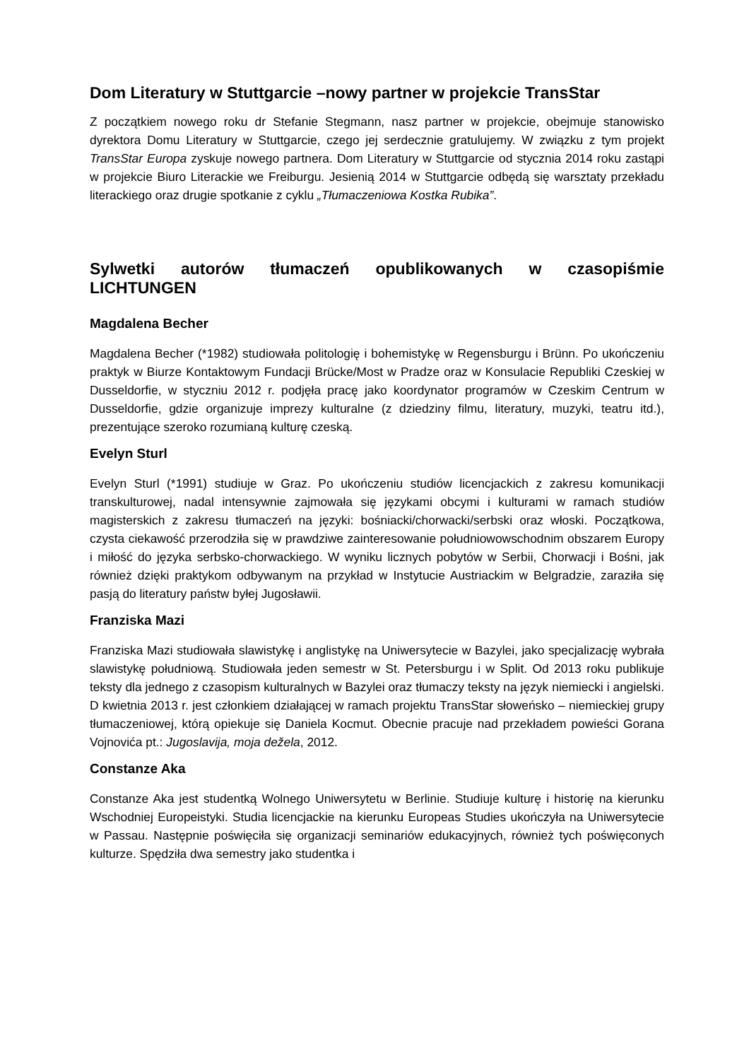Dom Literatury w Stuttgarcie –nowy partner w projekcie TransStar
Z początkiem nowego roku dr Stefanie Stegmann, nasz partner w projekcie, obejmuje stanowisko dyrektora Domu Literatury w Stuttgarcie, czego jej serdecznie gratulujemy. W związku z tym projekt TransStar Europa zyskuje nowego partnera. Dom Literatury w Stuttgarcie od stycznia 2014 roku zastąpi w projekcie Biuro Literackie we Freiburgu. Jesienią 2014 w Stuttgarcie odbędą się warsztaty przekładu literackiego oraz drugie spotkanie z cyklu „Tłumaczeniowa Kostka Rubika”.
Sylwetki autorów tłumaczeń opublikowanych w czasopiśmie LICHTUNGEN
Magdalena Becher
Magdalena Becher (*1982) studiowała politologię i bohemistykę w Regensburgu i Brünn. Po ukończeniu praktyk w Biurze Kontaktowym Fundacji Brücke/Most w Pradze oraz w Konsulacie Republiki Czeskiej w Dusseldorfie, w styczniu 2012 r. podjęła pracę jako koordynator programów w Czeskim Centrum w Dusseldorfie, gdzie organizuje imprezy kulturalne (z dziedziny filmu, literatury, muzyki, teatru itd.), prezentujące szeroko rozumianą kulturę czeską.
Evelyn Sturl
Evelyn Sturl (*1991) studiuje w Graz. Po ukończeniu studiów licencjackich z zakresu komunikacji transkulturowej, nadal intensywnie zajmowała się językami obcymi i kulturami w ramach studiów magisterskich z zakresu tłumaczeń na języki: bośniacki/chorwacki/serbski oraz włoski. Początkowa, czysta ciekawość przerodziła się w prawdziwe zainteresowanie południowowschodnim obszarem Europy i miłość do języka serbsko-chorwackiego. W wyniku licznych pobytów w Serbii, Chorwacji i Bośni, jak również dzięki praktykom odbywanym na przykład w Instytucie Austriackim w Belgradzie, zaraziła się pasją do literatury państw byłej Jugosławii.
Franziska Mazi
Franziska Mazi studiowała slawistykę i anglistykę na Uniwersytecie w Bazylei, jako specjalizację wybrała slawistykę południową. Studiowała jeden semestr w St. Petersburgu i w Split. Od 2013 roku publikuje teksty dla jednego z czasopism kulturalnych w Bazylei oraz tłumaczy teksty na język niemiecki i angielski. D kwietnia 2013 r. jest członkiem działającej w ramach projektu TransStar słoweńsko – niemieckiej grupy tłumaczeniowej, którą opiekuje się Daniela Kocmut. Obecnie pracuje nad przekładem powieści Gorana Vojnovića pt.: Jugoslavija, moja dežela, 2012.
Constanze Aka
Constanze Aka jest studentką Wolnego Uniwersytetu w Berlinie. Studiuje kulturę i historię na kierunku Wschodniej Europeistyki. Studia licencjackie na kierunku Europeas Studies ukończyła na Uniwersytecie w Passau. Następnie poświęciła się organizacji seminariów edukacyjnych, również tych poświęconych kulturze. Spędziła dwa semestry jako studentka i